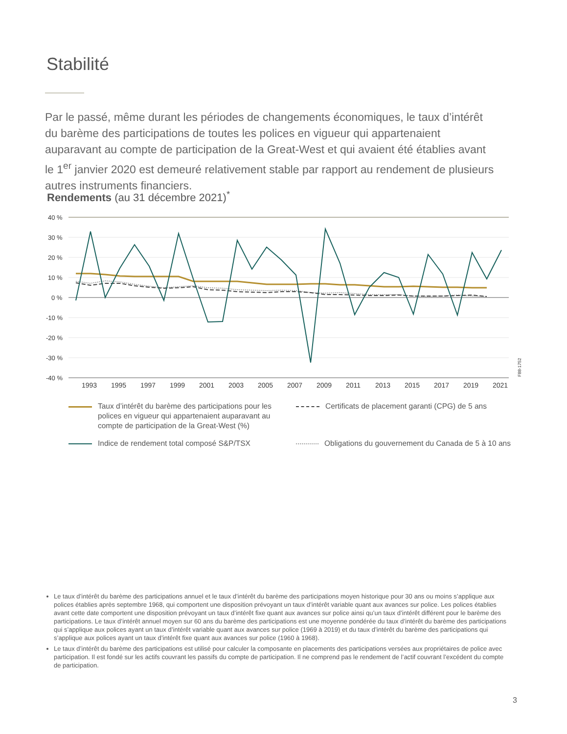Stabilité
Par le passé, même durant les périodes de changements économiques, le taux d’intérêt du barème des participations de toutes les polices en vigueur qui appartenaient auparavant au compte de participation de la Great-West et qui avaient été établies avant le 1<sup>er</sup> janvier 2020 est demeuré relativement stable par rapport au rendement de plusieurs autres instruments financiers.
Rendements (au 31 décembre 2021)<sup>*</sup>
40 %
30 %
20 %
10 %
0 %
-10 %
-20 %
-30 %
-40 %
1993 1995 1997 1999 2001 2003 2005 2007 2009 2011 2013 2015 2017 2019 2021
F88-1752
Taux d’intérêt du barème des participations pour les polices en vigueur qui appartenaient auparavant au compte de participation de la Great-West (%)
Indice de rendement total composé S&P/TSX
Certificats de placement garanti (CPG) de 5 ans
Obligations du gouvernement du Canada de 5 à 10 ans
Le taux d’intérêt du barème des participations annuel et le taux d’intérêt du barème des participations moyen historique pour 30 ans ou moins s’applique aux polices établies après septembre 1968, qui comportent une disposition prévoyant un taux d’intérêt variable quant aux avances sur police. Les polices établies avant cette date comportent une disposition prévoyant un taux d’intérêt fixe quant aux avances sur police ainsi qu’un taux d’intérêt différent pour le barème des participations. Le taux d’intérêt annuel moyen sur 60 ans du barème des participations est une moyenne pondérée du taux d’intérêt du barème des participations qui s’applique aux polices ayant un taux d’intérêt variable quant aux avances sur police (1969 à 2019) et du taux d’intérêt du barème des participations qui s’applique aux polices ayant un taux d’intérêt fixe quant aux avances sur police (1960 à 1968).
Le taux d’intérêt du barème des participations est utilisé pour calculer la composante en placements des participations versées aux propriétaires de police avec participation. Il est fondé sur les actifs couvrant les passifs du compte de participation. Il ne comprend pas le rendement de l’actif couvrant l’excédent du compte de participation.
3